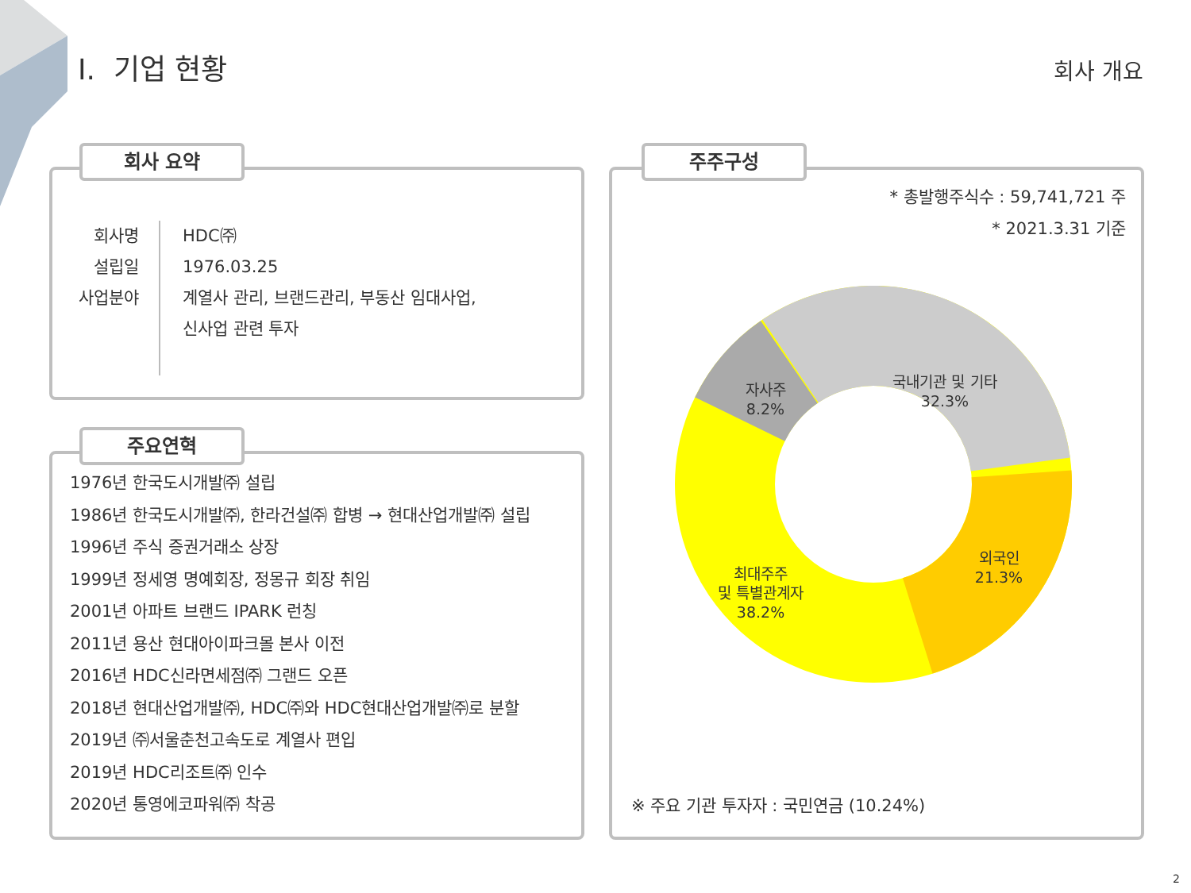I. 기업 현황 회사 개요
회사 요약
회사명
설립일
사업분야
HDC㈜
1976.03.25
계열사 관리, 브랜드관리, 부동산 임대사업,
신사업 관련 투자
주요연혁
1976년 한국도시개발㈜ 설립
1986년 한국도시개발㈜, 한라건설㈜ 합병 → 현대산업개발㈜ 설립
1996년 주식 증권거래소 상장
1999년 정세영 명예회장, 정몽규 회장 취임
2001년 아파트 브랜드 IPARK 런칭
2011년 용산 현대아이파크몰 본사 이전
2016년 HDC신라면세점㈜ 그랜드 오픈
2018년 현대산업개발㈜, HDC㈜와 HDC현대산업개발㈜로 분할
2019년 ㈜서울춘천고속도로 계열사 편입
2019년 HDC리조트㈜ 인수
2020년 통영에코파워㈜ 착공
주주구성
* 총발행주식수 : 59,741,721 주
* 2021.3.31 기준
자사주
8.2%
국내기관 및 기타
32.3%
외국인
21.3%
최대주주
및 특별관계자
38.2%
※ 주요 기관 투자자 : 국민연금 (10.24%)
2